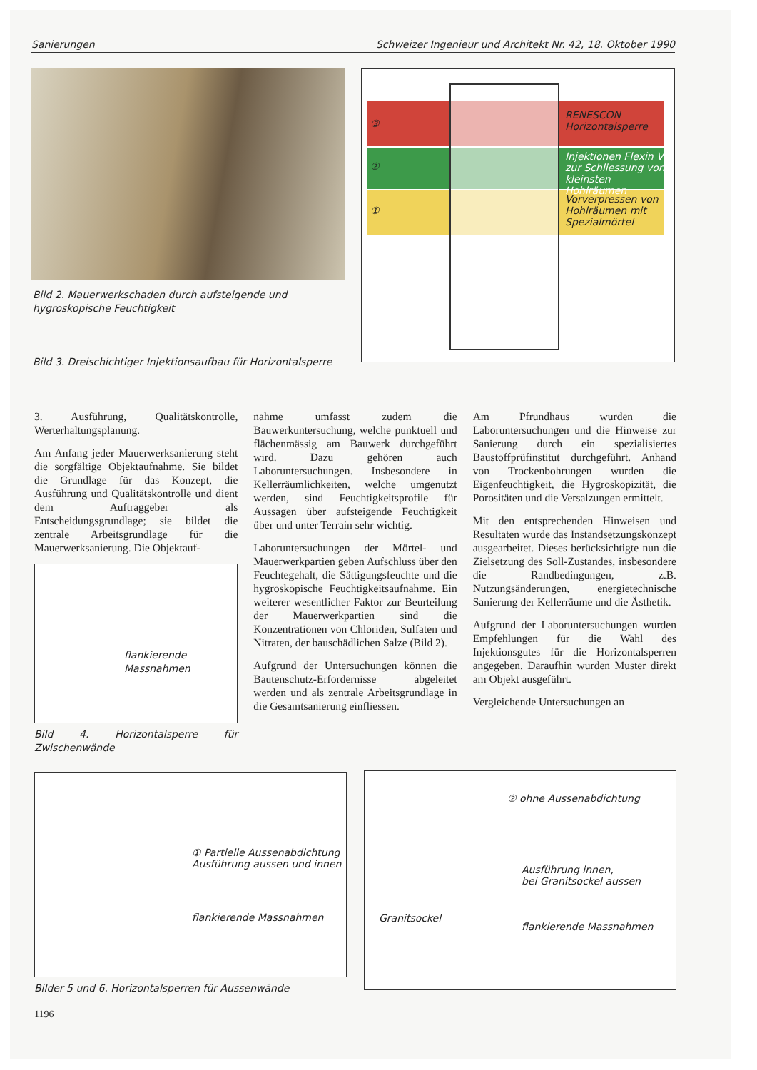Sanierungen Schweizer Ingenieur und Architekt Nr. 42, 18. Oktober 1990
Bild 2. Mauerwerkschaden durch aufsteigende und hygroskopische Feuchtigkeit
Bild 3. Dreischichtiger Injektionsaufbau für Horizontalsperre
RENESCON Horizontalsperre
Injektionen Flexin VI zur Schliessung von kleinsten Hohlräumen
Vorverpressen von Hohlräumen mit Spezialmörtel
③
②
①
3. Ausführung, Qualitätskontrolle, Werterhaltungsplanung.
Am Anfang jeder Mauerwerksanierung steht die sorgfältige Objektaufnahme. Sie bildet die Grundlage für das Konzept, die Ausführung und Qualitätskontrolle und dient dem Auftraggeber als Entscheidungsgrundlage; sie bildet die zentrale Arbeitsgrundlage für die Mauerwerksanierung. Die Objektauf-
flankierende Massnahmen
Bild 4. Horizontalsperre für Zwischenwände
nahme umfasst zudem die Bauwerkuntersuchung, welche punktuell und flächenmässig am Bauwerk durchgeführt wird. Dazu gehören auch Laboruntersuchungen. Insbesondere in Kellerräumlichkeiten, welche umgenutzt werden, sind Feuchtigkeitsprofile für Aussagen über aufsteigende Feuchtigkeit über und unter Terrain sehr wichtig.
Laboruntersuchungen der Mörtel- und Mauerwerkpartien geben Aufschluss über den Feuchtegehalt, die Sättigungsfeuchte und die hygroskopische Feuchtigkeitsaufnahme. Ein weiterer wesentlicher Faktor zur Beurteilung der Mauerwerkpartien sind die Konzentrationen von Chloriden, Sulfaten und Nitraten, der bauschädlichen Salze (Bild 2).
Aufgrund der Untersuchungen können die Bautenschutz-Erfordernisse abgeleitet werden und als zentrale Arbeitsgrundlage in die Gesamtsanierung einfliessen.
Am Pfrundhaus wurden die Laboruntersuchungen und die Hinweise zur Sanierung durch ein spezialisiertes Baustoffprüfinstitut durchgeführt. Anhand von Trockenbohrungen wurden die Eigenfeuchtigkeit, die Hygroskopizität, die Porositäten und die Versalzungen ermittelt.
Mit den entsprechenden Hinweisen und Resultaten wurde das Instandsetzungskonzept ausgearbeitet. Dieses berücksichtigte nun die Zielsetzung des Soll-Zustandes, insbesondere die Randbedingungen, z.B. Nutzungsänderungen, energietechnische Sanierung der Kellerräume und die Ästhetik.
Aufgrund der Laboruntersuchungen wurden Empfehlungen für die Wahl des Injektionsgutes für die Horizontalsperren angegeben. Daraufhin wurden Muster direkt am Objekt ausgeführt.
Vergleichende Untersuchungen an
① Partielle Aussenabdichtung
Ausführung aussen und innen
flankierende Massnahmen
② ohne Aussenabdichtung
Ausführung innen,
bei Granitsockel aussen
Granitsockel
flankierende Massnahmen
Bilder 5 und 6. Horizontalsperren für Aussenwände
1196